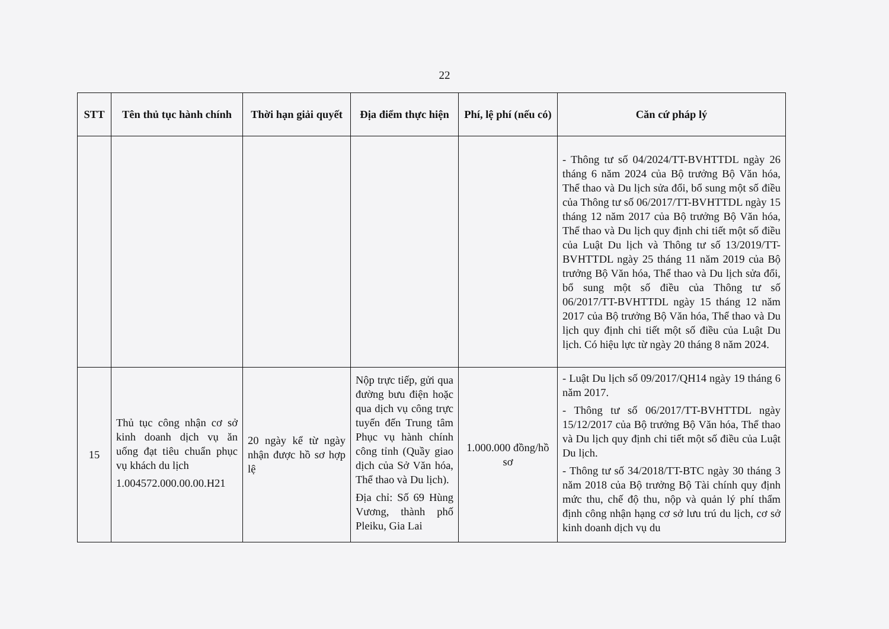22
| STT | Tên thủ tục hành chính | Thời hạn giải quyết | Địa điểm thực hiện | Phí, lệ phí (nếu có) | Căn cứ pháp lý |
| --- | --- | --- | --- | --- | --- |
| | | | | | - Thông tư số 04/2024/TT-BVHTTDL ngày 26 tháng 6 năm 2024 của Bộ trưởng Bộ Văn hóa, Thể thao và Du lịch sửa đổi, bổ sung một số điều của Thông tư số 06/2017/TT-BVHTTDL ngày 15 tháng 12 năm 2017 của Bộ trưởng Bộ Văn hóa, Thể thao và Du lịch quy định chi tiết một số điều của Luật Du lịch và Thông tư số 13/2019/TT-BVHTTDL ngày 25 tháng 11 năm 2019 của Bộ trưởng Bộ Văn hóa, Thể thao và Du lịch sửa đổi, bổ sung một số điều của Thông tư số 06/2017/TT-BVHTTDL ngày 15 tháng 12 năm 2017 của Bộ trưởng Bộ Văn hóa, Thể thao và Du lịch quy định chi tiết một số điều của Luật Du lịch. Có hiệu lực từ ngày 20 tháng 8 năm 2024. |
| 15 | Thủ tục công nhận cơ sở kinh doanh dịch vụ ăn uống đạt tiêu chuẩn phục vụ khách du lịch 1.004572.000.00.00.H21 | 20 ngày kể từ ngày nhận được hồ sơ hợp lệ | Nộp trực tiếp, gửi qua đường bưu điện hoặc qua dịch vụ công trực tuyến đến Trung tâm Phục vụ hành chính công tỉnh (Quầy giao dịch của Sở Văn hóa, Thể thao và Du lịch). Địa chỉ: Số 69 Hùng Vương, thành phố Pleiku, Gia Lai | 1.000.000 đồng/hồ sơ | - Luật Du lịch số 09/2017/QH14 ngày 19 tháng 6 năm 2017. - Thông tư số 06/2017/TT-BVHTTDL ngày 15/12/2017 của Bộ trưởng Bộ Văn hóa, Thể thao và Du lịch quy định chi tiết một số điều của Luật Du lịch. - Thông tư số 34/2018/TT-BTC ngày 30 tháng 3 năm 2018 của Bộ trưởng Bộ Tài chính quy định mức thu, chế độ thu, nộp và quản lý phí thẩm định công nhận hạng cơ sở lưu trú du lịch, cơ sở kinh doanh dịch vụ du |